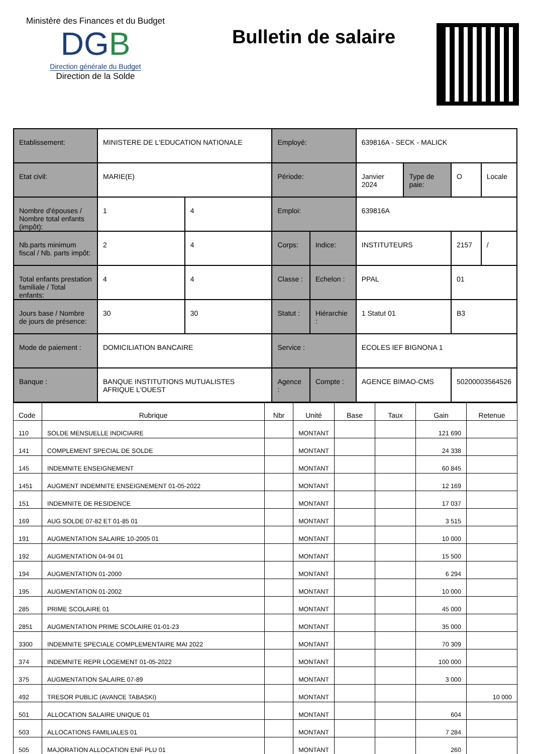Ministère des Finances et du Budget
DGB
Direction générale du Budget
Direction de la Solde
Bulletin de salaire
| Etablissement: | MINISTERE DE L'EDUCATION NATIONALE | | Employé: | | 639816A - SECK - MALICK | | | |
| Etat civil: | MARIE(E) | | Période: | | Janvier 2024 | Type de paie: | O | Locale |
| Nombre d'épouses / Nombre total enfants (impôt): | 1 | 4 | Emploi: | | 639816A | | | |
| Nb.parts minimum fiscal / Nb. parts impôt: | 2 | 4 | Corps: | Indice: | INSTITUTEURS | | 2157 | / |
| Total enfants prestation familiale / Total enfants: | 4 | 4 | Classe : | Echelon : | PPAL | | 01 | |
| Jours base / Nombre de jours de présence: | 30 | 30 | Statut : | Hiérarchie : | 1 Statut 01 | | B3 | |
| Mode de paiement : | DOMICILIATION BANCAIRE | | Service : | | ECOLES IEF BIGNONA 1 | | | |
| Banque : | BANQUE INSTITUTIONS MUTUALISTES AFRIQUE L'OUEST | | Agence : | Compte : | AGENCE BIMAO-CMS | | 50200003564526 | |
| Code | Rubrique | Nbr | Unité | Base | Taux | Gain | Retenue |
| --- | --- | --- | --- | --- | --- | --- | --- |
| 110 | SOLDE MENSUELLE INDICIAIRE | | MONTANT | | | 121 690 | |
| 141 | COMPLEMENT SPECIAL DE SOLDE | | MONTANT | | | 24 338 | |
| 145 | INDEMNITE ENSEIGNEMENT | | MONTANT | | | 60 845 | |
| 1451 | AUGMENT INDEMNITE ENSEIGNEMENT 01-05-2022 | | MONTANT | | | 12 169 | |
| 151 | INDEMNITE DE RESIDENCE | | MONTANT | | | 17 037 | |
| 169 | AUG SOLDE 07-82 ET 01-85 01 | | MONTANT | | | 3 515 | |
| 191 | AUGMENTATION SALAIRE 10-2005 01 | | MONTANT | | | 10 000 | |
| 192 | AUGMENTATION 04-94 01 | | MONTANT | | | 15 500 | |
| 194 | AUGMENTATION 01-2000 | | MONTANT | | | 6 294 | |
| 195 | AUGMENTATION 01-2002 | | MONTANT | | | 10 000 | |
| 285 | PRIME SCOLAIRE 01 | | MONTANT | | | 45 000 | |
| 2851 | AUGMENTATION PRIME SCOLAIRE 01-01-23 | | MONTANT | | | 35 000 | |
| 3300 | INDEMNITE SPECIALE COMPLEMENTAIRE MAI 2022 | | MONTANT | | | 70 309 | |
| 374 | INDEMNITE REPR LOGEMENT 01-05-2022 | | MONTANT | | | 100 000 | |
| 375 | AUGMENTATION SALAIRE 07-89 | | MONTANT | | | 3 000 | |
| 492 | TRESOR PUBLIC (AVANCE TABASKI) | | MONTANT | | | | 10 000 |
| 501 | ALLOCATION SALAIRE UNIQUE 01 | | MONTANT | | | 604 | |
| 503 | ALLOCATIONS FAMILIALES 01 | | MONTANT | | | 7 284 | |
| 505 | MAJORATION ALLOCATION ENF PLU 01 | | MONTANT | | | 260 | |